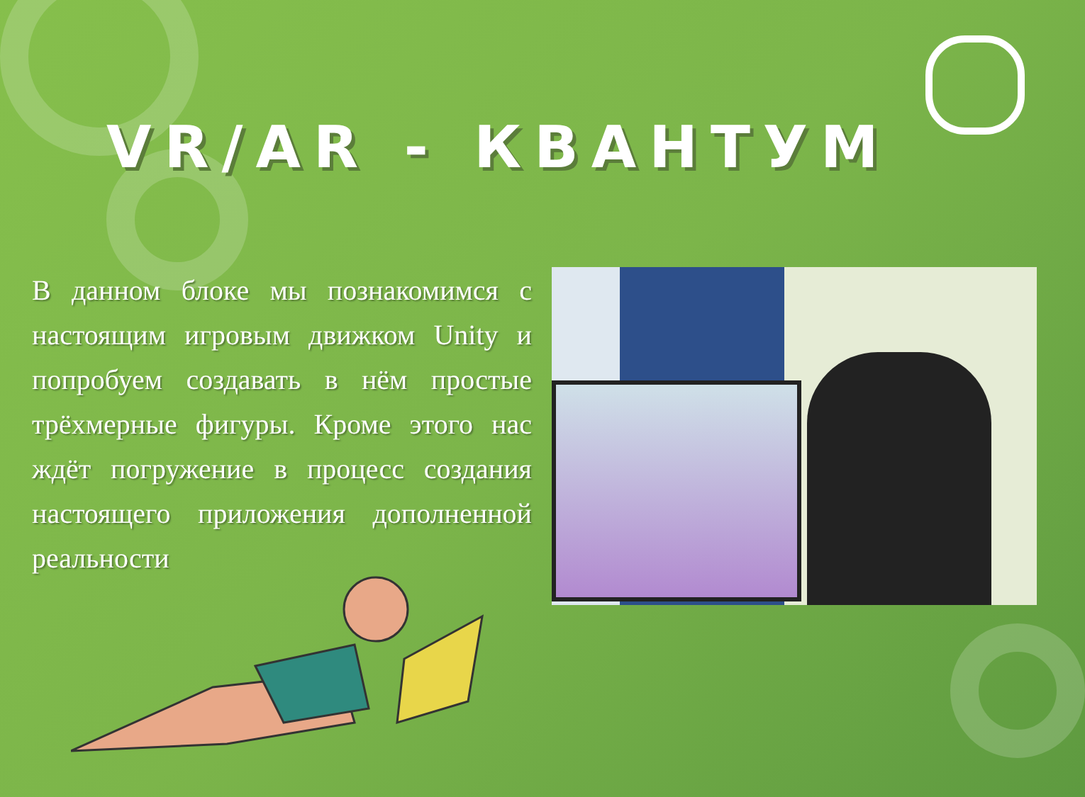VR/AR - КВАНТУМ
В данном блоке мы познакомимся с настоящим игровым движком Unity и попробуем создавать в нём простые трёхмерные фигуры. Кроме этого нас ждёт погружение в процесс создания настоящего приложения дополненной реальности